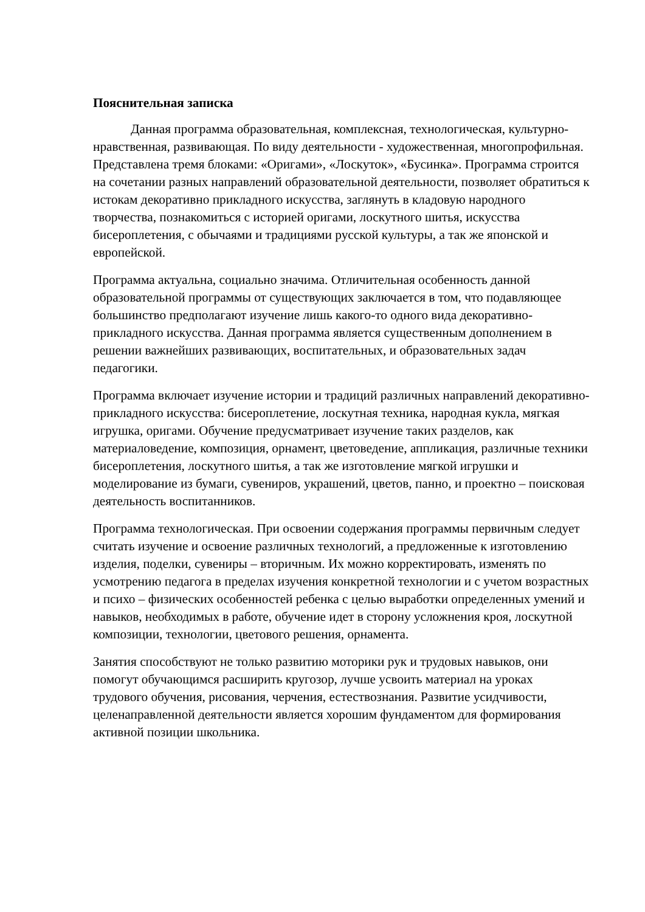Пояснительная записка
Данная программа образовательная, комплексная, технологическая, культурно- нравственная, развивающая. По виду деятельности - художественная, многопрофильная. Представлена тремя блоками: «Оригами», «Лоскуток», «Бусинка». Программа строится на сочетании разных направлений образовательной деятельности, позволяет обратиться к истокам декоративно прикладного искусства, заглянуть в кладовую народного творчества, познакомиться с историей оригами, лоскутного шитья, искусства бисероплетения, с обычаями и традициями русской культуры, а так же японской и европейской.
Программа актуальна, социально значима. Отличительная особенность данной образовательной программы от существующих заключается в том, что подавляющее большинство предполагают изучение лишь какого-то одного вида декоративно-прикладного искусства. Данная программа является существенным дополнением в решении важнейших развивающих, воспитательных, и образовательных задач педагогики.
Программа включает изучение истории и традиций различных направлений декоративно- прикладного искусства: бисероплетение, лоскутная техника, народная кукла, мягкая игрушка, оригами. Обучение предусматривает изучение таких разделов, как материаловедение, композиция, орнамент, цветоведение, аппликация, различные техники бисероплетения, лоскутного шитья, а так же изготовление мягкой игрушки и моделирование из бумаги, сувениров, украшений, цветов, панно, и проектно – поисковая деятельность воспитанников.
Программа технологическая. При освоении содержания программы первичным следует считать изучение и освоение различных технологий, а предложенные к изготовлению изделия, поделки, сувениры – вторичным. Их можно корректировать, изменять по усмотрению педагога в пределах изучения конкретной технологии и с учетом возрастных и психо – физических особенностей ребенка с целью выработки определенных умений и навыков, необходимых в работе, обучение идет в сторону усложнения кроя, лоскутной композиции, технологии, цветового решения, орнамента.
Занятия способствуют не только развитию моторики рук и трудовых навыков, они помогут обучающимся расширить кругозор, лучше усвоить материал на уроках трудового обучения, рисования, черчения, естествознания. Развитие усидчивости, целенаправленной деятельности является хорошим фундаментом для формирования активной позиции школьника.